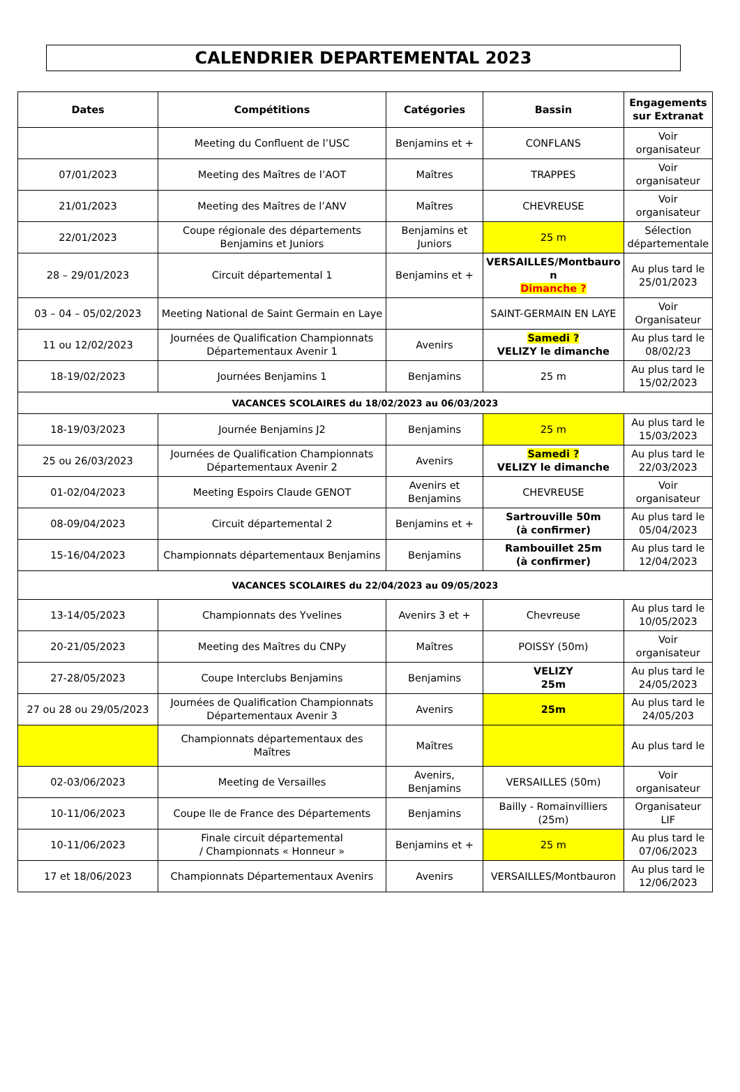CALENDRIER DEPARTEMENTAL 2023
| Dates | Compétitions | Catégories | Bassin | Engagements sur Extranat |
| --- | --- | --- | --- | --- |
| | Meeting du Confluent de l’USC | Benjamins et + | CONFLANS | Voir organisateur |
| 07/01/2023 | Meeting des Maîtres de l’AOT | Maîtres | TRAPPES | Voir organisateur |
| 21/01/2023 | Meeting des Maîtres de l’ANV | Maîtres | CHEVREUSE | Voir organisateur |
| 22/01/2023 | Coupe régionale des départements Benjamins et Juniors | Benjamins et Juniors | 25 m | Sélection départementale |
| 28 – 29/01/2023 | Circuit départemental 1 | Benjamins et + | VERSAILLES/Montbauro n Dimanche ? | Au plus tard le 25/01/2023 |
| 03 – 04 – 05/02/2023 | Meeting National de Saint Germain en Laye | | SAINT-GERMAIN EN LAYE | Voir Organisateur |
| 11 ou 12/02/2023 | Journées de Qualification Championnats Départementaux Avenir 1 | Avenirs | Samedi ? VELIZY le dimanche | Au plus tard le 08/02/23 |
| 18-19/02/2023 | Journées Benjamins 1 | Benjamins | 25 m | Au plus tard le 15/02/2023 |
| VACANCES SCOLAIRES du 18/02/2023 au 06/03/2023 | | | | |
| 18-19/03/2023 | Journée Benjamins J2 | Benjamins | 25 m | Au plus tard le 15/03/2023 |
| 25 ou 26/03/2023 | Journées de Qualification Championnats Départementaux Avenir 2 | Avenirs | Samedi ? VELIZY le dimanche | Au plus tard le 22/03/2023 |
| 01-02/04/2023 | Meeting Espoirs Claude GENOT | Avenirs et Benjamins | CHEVREUSE | Voir organisateur |
| 08-09/04/2023 | Circuit départemental 2 | Benjamins et + | Sartrouville 50m (à confirmer) | Au plus tard le 05/04/2023 |
| 15-16/04/2023 | Championnats départementaux Benjamins | Benjamins | Rambouillet 25m (à confirmer) | Au plus tard le 12/04/2023 |
| VACANCES SCOLAIRES du 22/04/2023 au 09/05/2023 | | | | |
| 13-14/05/2023 | Championnats des Yvelines | Avenirs 3 et + | Chevreuse | Au plus tard le 10/05/2023 |
| 20-21/05/2023 | Meeting des Maîtres du CNPy | Maîtres | POISSY (50m) | Voir organisateur |
| 27-28/05/2023 | Coupe Interclubs Benjamins | Benjamins | VELIZY 25m | Au plus tard le 24/05/2023 |
| 27 ou 28 ou 29/05/2023 | Journées de Qualification Championnats Départementaux Avenir 3 | Avenirs | 25m | Au plus tard le 24/05/203 |
| | Championnats départementaux des Maîtres | Maîtres | | Au plus tard le |
| 02-03/06/2023 | Meeting de Versailles | Avenirs, Benjamins | VERSAILLES (50m) | Voir organisateur |
| 10-11/06/2023 | Coupe Ile de France des Départements | Benjamins | Bailly - Romainvilliers (25m) | Organisateur LIF |
| 10-11/06/2023 | Finale circuit départemental / Championnats « Honneur » | Benjamins et + | 25 m | Au plus tard le 07/06/2023 |
| 17 et 18/06/2023 | Championnats Départementaux Avenirs | Avenirs | VERSAILLES/Montbauron | Au plus tard le 12/06/2023 |